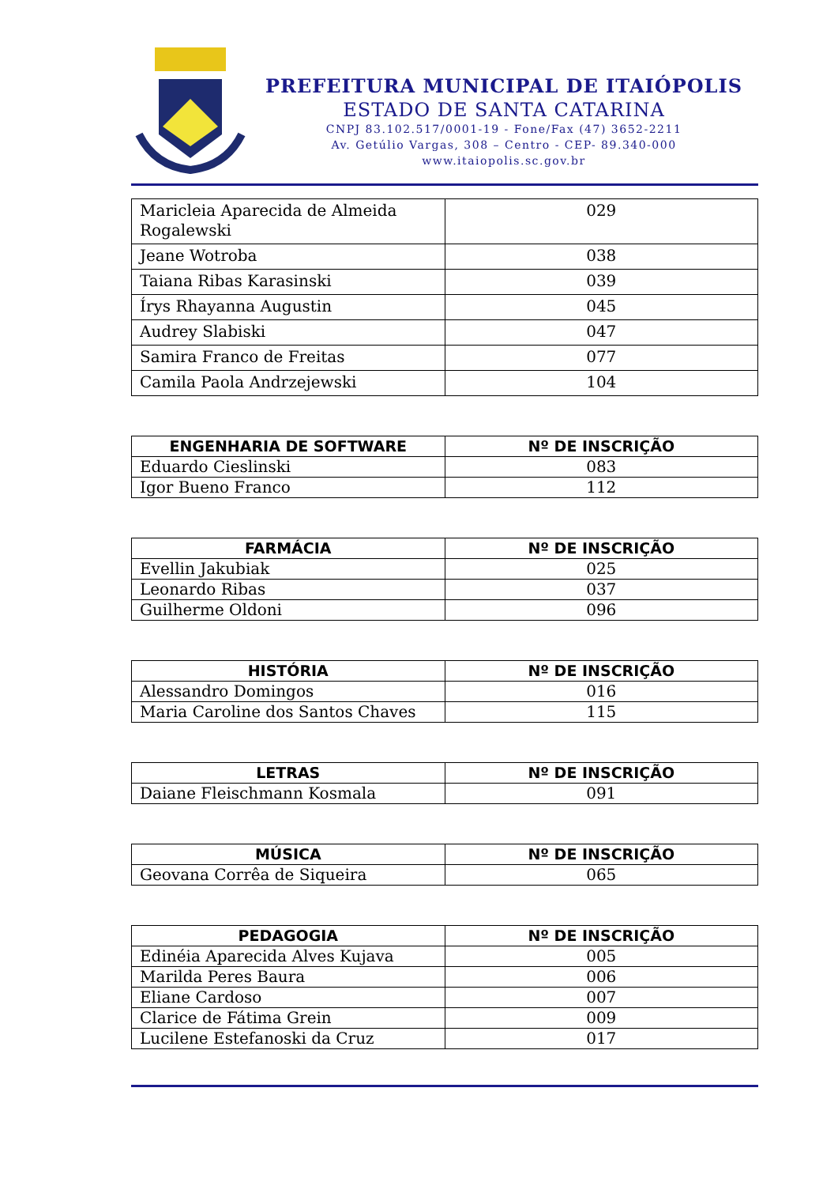PREFEITURA MUNICIPAL DE ITAIÓPOLIS
ESTADO DE SANTA CATARINA
CNPJ 83.102.517/0001-19 - Fone/Fax (47) 3652-2211
Av. Getúlio Vargas, 308 – Centro - CEP- 89.340-000
www.itaiopolis.sc.gov.br
| Maricleia Aparecida de Almeida Rogalewski | 029 |
| Jeane Wotroba | 038 |
| Taiana Ribas Karasinski | 039 |
| Írys Rhayanna Augustin | 045 |
| Audrey Slabiski | 047 |
| Samira Franco de Freitas | 077 |
| Camila Paola Andrzejewski | 104 |
| ENGENHARIA DE SOFTWARE | Nº DE INSCRIÇÃO |
| --- | --- |
| Eduardo Cieslinski | 083 |
| Igor Bueno Franco | 112 |
| FARMÁCIA | Nº DE INSCRIÇÃO |
| --- | --- |
| Evellin Jakubiak | 025 |
| Leonardo Ribas | 037 |
| Guilherme Oldoni | 096 |
| HISTÓRIA | Nº DE INSCRIÇÃO |
| --- | --- |
| Alessandro Domingos | 016 |
| Maria Caroline dos Santos Chaves | 115 |
| LETRAS | Nº DE INSCRIÇÃO |
| --- | --- |
| Daiane Fleischmann Kosmala | 091 |
| MÚSICA | Nº DE INSCRIÇÃO |
| --- | --- |
| Geovana Corrêa de Siqueira | 065 |
| PEDAGOGIA | Nº DE INSCRIÇÃO |
| --- | --- |
| Edinéia Aparecida Alves Kujava | 005 |
| Marilda Peres Baura | 006 |
| Eliane Cardoso | 007 |
| Clarice de Fátima Grein | 009 |
| Lucilene Estefanoski da Cruz | 017 |